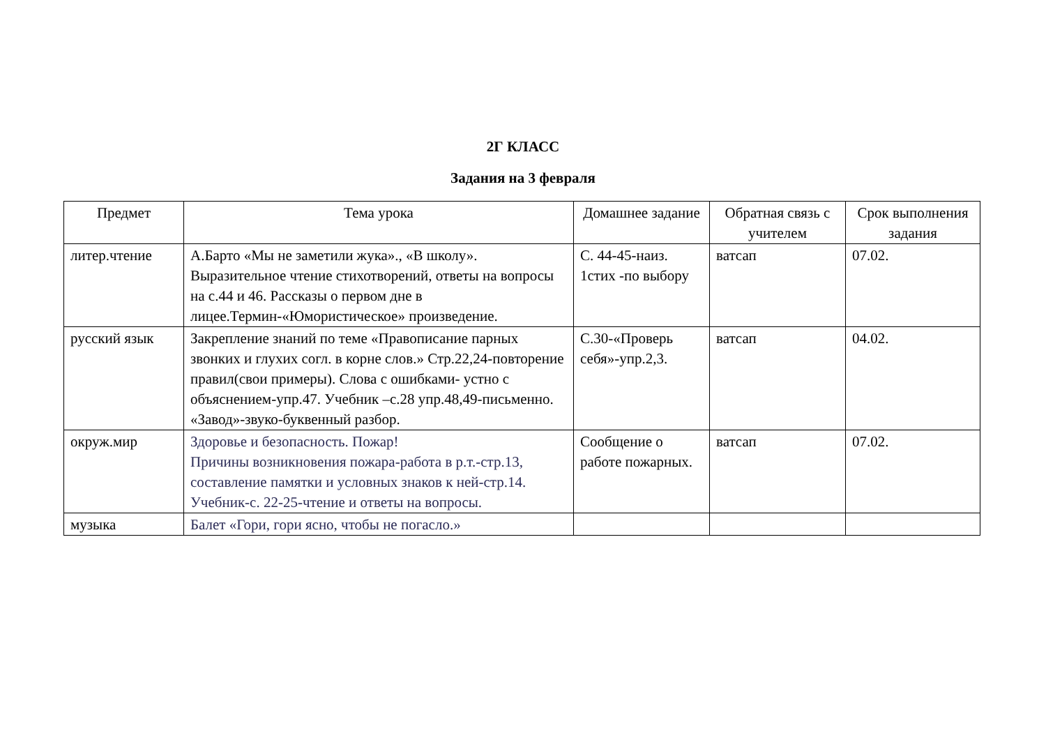2Г КЛАСС
Задания на 3 февраля
| Предмет | Тема урока | Домашнее задание | Обратная связь с учителем | Срок выполнения задания |
| --- | --- | --- | --- | --- |
| литер.чтение | А.Барто «Мы не заметили жука»., «В школу». Выразительное чтение стихотворений, ответы на вопросы на с.44 и 46. Рассказы о первом дне в лицее.Термин-«Юмористическое» произведение. | С. 44-45-наиз. 1стих -по выбору | ватсап | 07.02. |
| русский язык | Закрепление знаний по теме «Правописание парных звонких и глухих согл. в корне слов.» Стр.22,24-повторение правил(свои примеры). Слова с ошибками- устно с объяснением-упр.47. Учебник –с.28 упр.48,49-письменно. «Завод»-звуко-буквенный разбор. | С.30-«Проверь себя»-упр.2,3. | ватсап | 04.02. |
| окруж.мир | Здоровье и безопасность. Пожар! Причины возникновения пожара-работа в р.т.-стр.13, составление памятки и условных знаков к ней-стр.14. Учебник-с. 22-25-чтение и ответы на вопросы. | Сообщение о работе пожарных. | ватсап | 07.02. |
| музыка | Балет «Гори, гори ясно, чтобы не погасло.» | | | |